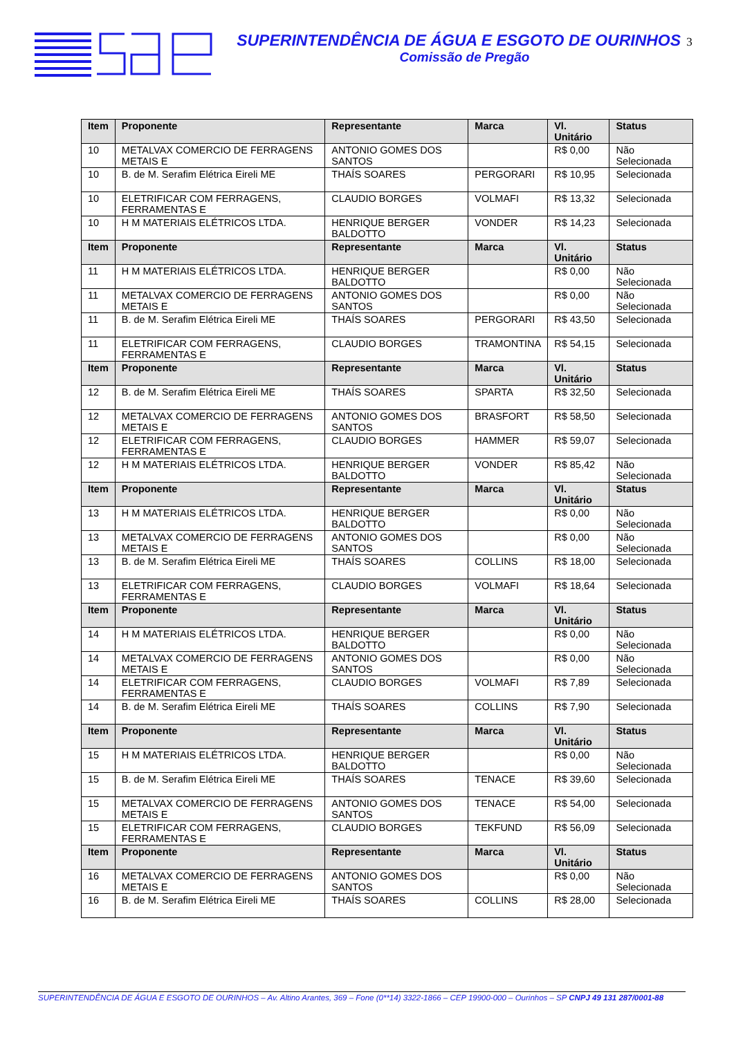SUPERINTENDÊNCIA DE ÁGUA E ESGOTO DE OURINHOS 3
Comissão de Pregão
| Item | Proponente | Representante | Marca | Vl. Unitário | Status |
| --- | --- | --- | --- | --- | --- |
| 10 | METALVAX COMERCIO DE FERRAGENS METAIS E | ANTONIO GOMES DOS SANTOS | | R$ 0,00 | Não Selecionada |
| 10 | B. de M. Serafim Elétrica Eireli ME | THAÍS SOARES | PERGORARI | R$ 10,95 | Selecionada |
| 10 | ELETRIFICAR COM FERRAGENS, FERRAMENTAS E | CLAUDIO BORGES | VOLMAFI | R$ 13,32 | Selecionada |
| 10 | H M MATERIAIS ELÉTRICOS LTDA. | HENRIQUE BERGER BALDOTTO | VONDER | R$ 14,23 | Selecionada |
| Item | Proponente | Representante | Marca | Vl. Unitário | Status |
| 11 | H M MATERIAIS ELÉTRICOS LTDA. | HENRIQUE BERGER BALDOTTO | | R$ 0,00 | Não Selecionada |
| 11 | METALVAX COMERCIO DE FERRAGENS METAIS E | ANTONIO GOMES DOS SANTOS | | R$ 0,00 | Não Selecionada |
| 11 | B. de M. Serafim Elétrica Eireli ME | THAÍS SOARES | PERGORARI | R$ 43,50 | Selecionada |
| 11 | ELETRIFICAR COM FERRAGENS, FERRAMENTAS E | CLAUDIO BORGES | TRAMONTINA | R$ 54,15 | Selecionada |
| Item | Proponente | Representante | Marca | Vl. Unitário | Status |
| 12 | B. de M. Serafim Elétrica Eireli ME | THAÍS SOARES | SPARTA | R$ 32,50 | Selecionada |
| 12 | METALVAX COMERCIO DE FERRAGENS METAIS E | ANTONIO GOMES DOS SANTOS | BRASFORT | R$ 58,50 | Selecionada |
| 12 | ELETRIFICAR COM FERRAGENS, FERRAMENTAS E | CLAUDIO BORGES | HAMMER | R$ 59,07 | Selecionada |
| 12 | H M MATERIAIS ELÉTRICOS LTDA. | HENRIQUE BERGER BALDOTTO | VONDER | R$ 85,42 | Não Selecionada |
| Item | Proponente | Representante | Marca | Vl. Unitário | Status |
| 13 | H M MATERIAIS ELÉTRICOS LTDA. | HENRIQUE BERGER BALDOTTO | | R$ 0,00 | Não Selecionada |
| 13 | METALVAX COMERCIO DE FERRAGENS METAIS E | ANTONIO GOMES DOS SANTOS | | R$ 0,00 | Não Selecionada |
| 13 | B. de M. Serafim Elétrica Eireli ME | THAÍS SOARES | COLLINS | R$ 18,00 | Selecionada |
| 13 | ELETRIFICAR COM FERRAGENS, FERRAMENTAS E | CLAUDIO BORGES | VOLMAFI | R$ 18,64 | Selecionada |
| Item | Proponente | Representante | Marca | Vl. Unitário | Status |
| 14 | H M MATERIAIS ELÉTRICOS LTDA. | HENRIQUE BERGER BALDOTTO | | R$ 0,00 | Não Selecionada |
| 14 | METALVAX COMERCIO DE FERRAGENS METAIS E | ANTONIO GOMES DOS SANTOS | | R$ 0,00 | Não Selecionada |
| 14 | ELETRIFICAR COM FERRAGENS, FERRAMENTAS E | CLAUDIO BORGES | VOLMAFI | R$ 7,89 | Selecionada |
| 14 | B. de M. Serafim Elétrica Eireli ME | THAÍS SOARES | COLLINS | R$ 7,90 | Selecionada |
| Item | Proponente | Representante | Marca | Vl. Unitário | Status |
| 15 | H M MATERIAIS ELÉTRICOS LTDA. | HENRIQUE BERGER BALDOTTO | | R$ 0,00 | Não Selecionada |
| 15 | B. de M. Serafim Elétrica Eireli ME | THAÍS SOARES | TENACE | R$ 39,60 | Selecionada |
| 15 | METALVAX COMERCIO DE FERRAGENS METAIS E | ANTONIO GOMES DOS SANTOS | TENACE | R$ 54,00 | Selecionada |
| 15 | ELETRIFICAR COM FERRAGENS, FERRAMENTAS E | CLAUDIO BORGES | TEKFUND | R$ 56,09 | Selecionada |
| Item | Proponente | Representante | Marca | Vl. Unitário | Status |
| 16 | METALVAX COMERCIO DE FERRAGENS METAIS E | ANTONIO GOMES DOS SANTOS | | R$ 0,00 | Não Selecionada |
| 16 | B. de M. Serafim Elétrica Eireli ME | THAÍS SOARES | COLLINS | R$ 28,00 | Selecionada |
SUPERINTENDÊNCIA DE ÁGUA E ESGOTO DE OURINHOS – Av. Altino Arantes, 369 – Fone (0**14) 3322-1866 – CEP 19900-000 – Ourinhos – SP CNPJ 49 131 287/0001-88